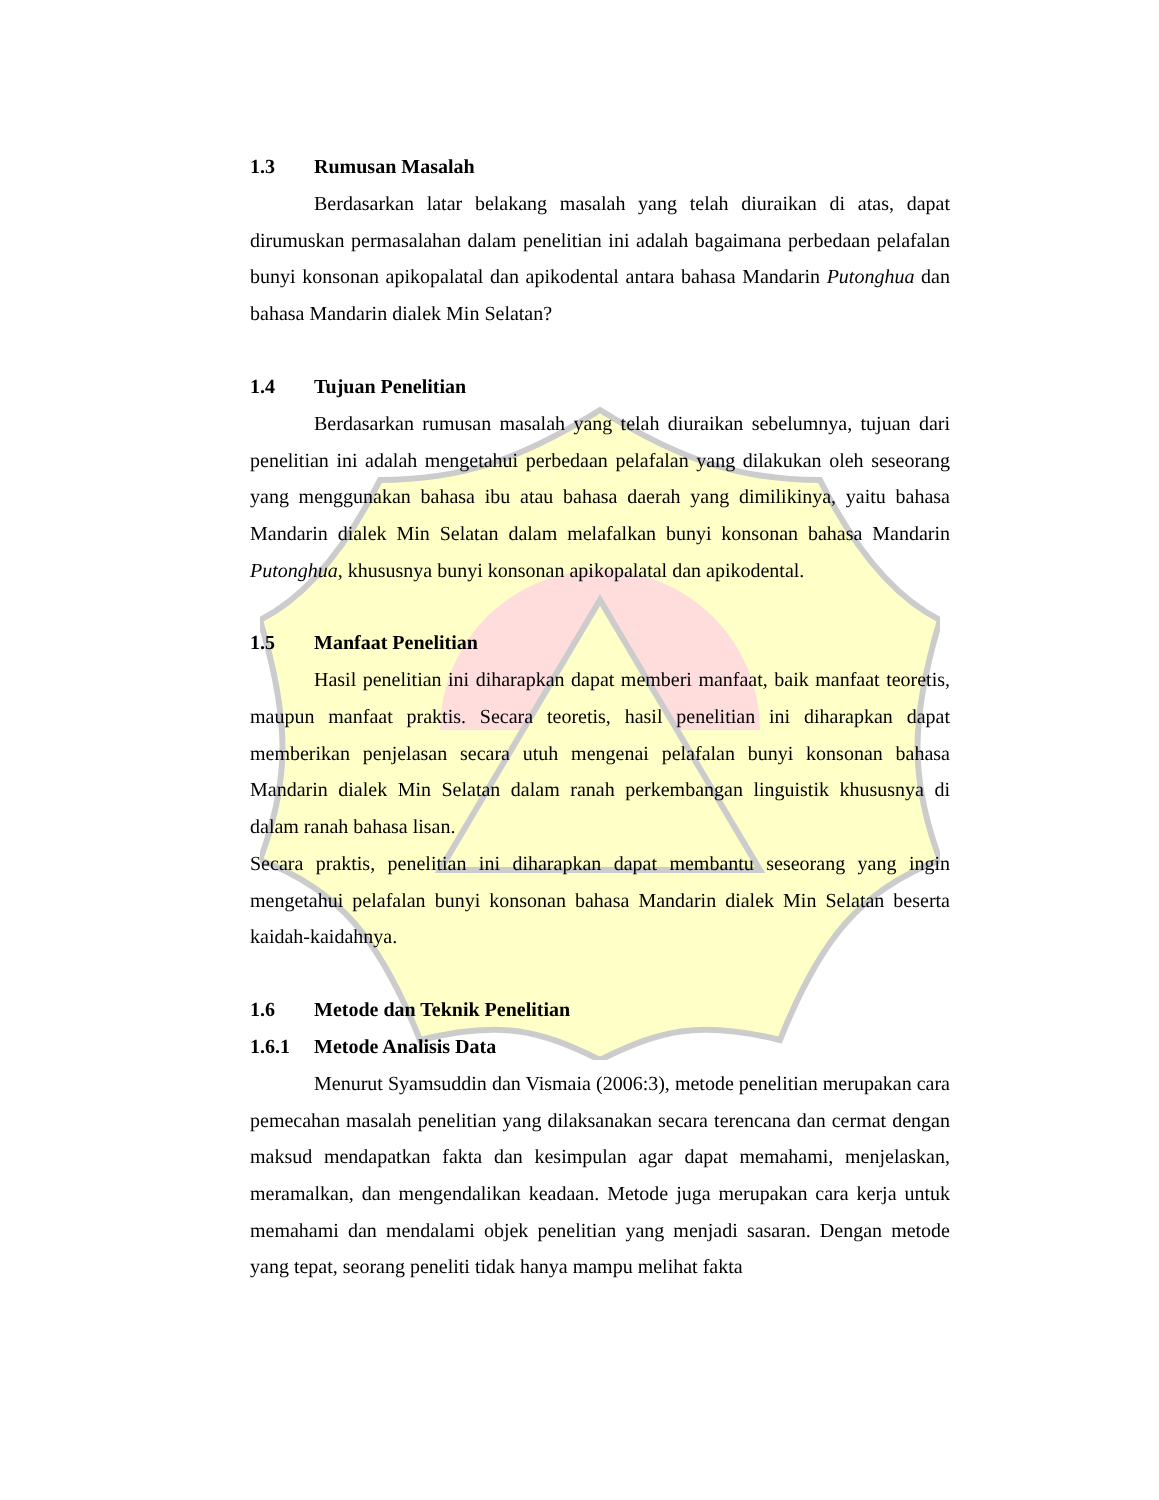1.3 Rumusan Masalah
Berdasarkan latar belakang masalah yang telah diuraikan di atas, dapat dirumuskan permasalahan dalam penelitian ini adalah bagaimana perbedaan pelafalan bunyi konsonan apikopalatal dan apikodental antara bahasa Mandarin Putonghua dan bahasa Mandarin dialek Min Selatan?
1.4 Tujuan Penelitian
Berdasarkan rumusan masalah yang telah diuraikan sebelumnya, tujuan dari penelitian ini adalah mengetahui perbedaan pelafalan yang dilakukan oleh seseorang yang menggunakan bahasa ibu atau bahasa daerah yang dimilikinya, yaitu bahasa Mandarin dialek Min Selatan dalam melafalkan bunyi konsonan bahasa Mandarin Putonghua, khususnya bunyi konsonan apikopalatal dan apikodental.
1.5 Manfaat Penelitian
Hasil penelitian ini diharapkan dapat memberi manfaat, baik manfaat teoretis, maupun manfaat praktis. Secara teoretis, hasil penelitian ini diharapkan dapat memberikan penjelasan secara utuh mengenai pelafalan bunyi konsonan bahasa Mandarin dialek Min Selatan dalam ranah perkembangan linguistik khususnya di dalam ranah bahasa lisan.
Secara praktis, penelitian ini diharapkan dapat membantu seseorang yang ingin mengetahui pelafalan bunyi konsonan bahasa Mandarin dialek Min Selatan beserta kaidah-kaidahnya.
1.6 Metode dan Teknik Penelitian
1.6.1 Metode Analisis Data
Menurut Syamsuddin dan Vismaia (2006:3), metode penelitian merupakan cara pemecahan masalah penelitian yang dilaksanakan secara terencana dan cermat dengan maksud mendapatkan fakta dan kesimpulan agar dapat memahami, menjelaskan, meramalkan, dan mengendalikan keadaan. Metode juga merupakan cara kerja untuk memahami dan mendalami objek penelitian yang menjadi sasaran. Dengan metode yang tepat, seorang peneliti tidak hanya mampu melihat fakta